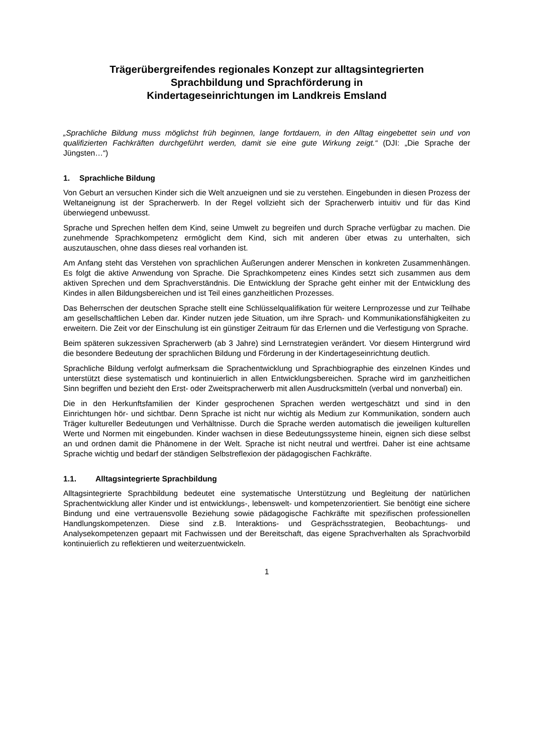Trägerübergreifendes regionales Konzept zur alltagsintegrierten
Sprachbildung und Sprachförderung in
Kindertageseinrichtungen im Landkreis Emsland
„Sprachliche Bildung muss möglichst früh beginnen, lange fortdauern, in den Alltag eingebettet sein und von qualifizierten Fachkräften durchgeführt werden, damit sie eine gute Wirkung zeigt.“ (DJI: „Die Sprache der Jüngsten…“)
1. Sprachliche Bildung
Von Geburt an versuchen Kinder sich die Welt anzueignen und sie zu verstehen. Eingebunden in diesen Prozess der Weltaneignung ist der Spracherwerb. In der Regel vollzieht sich der Spracherwerb intuitiv und für das Kind überwiegend unbewusst.
Sprache und Sprechen helfen dem Kind, seine Umwelt zu begreifen und durch Sprache verfügbar zu machen. Die zunehmende Sprachkompetenz ermöglicht dem Kind, sich mit anderen über etwas zu unterhalten, sich auszutauschen, ohne dass dieses real vorhanden ist.
Am Anfang steht das Verstehen von sprachlichen Äußerungen anderer Menschen in konkreten Zusammenhängen. Es folgt die aktive Anwendung von Sprache. Die Sprachkompetenz eines Kindes setzt sich zusammen aus dem aktiven Sprechen und dem Sprachverständnis. Die Entwicklung der Sprache geht einher mit der Entwicklung des Kindes in allen Bildungsbereichen und ist Teil eines ganzheitlichen Prozesses.
Das Beherrschen der deutschen Sprache stellt eine Schlüsselqualifikation für weitere Lernprozesse und zur Teilhabe am gesellschaftlichen Leben dar. Kinder nutzen jede Situation, um ihre Sprach- und Kommunikationsfähigkeiten zu erweitern. Die Zeit vor der Einschulung ist ein günstiger Zeitraum für das Erlernen und die Verfestigung von Sprache.
Beim späteren sukzessiven Spracherwerb (ab 3 Jahre) sind Lernstrategien verändert. Vor diesem Hintergrund wird die besondere Bedeutung der sprachlichen Bildung und Förderung in der Kindertageseinrichtung deutlich.
Sprachliche Bildung verfolgt aufmerksam die Sprachentwicklung und Sprachbiographie des einzelnen Kindes und unterstützt diese systematisch und kontinuierlich in allen Entwicklungsbereichen. Sprache wird im ganzheitlichen Sinn begriffen und bezieht den Erst- oder Zweitspracherwerb mit allen Ausdrucksmitteln (verbal und nonverbal) ein.
Die in den Herkunftsfamilien der Kinder gesprochenen Sprachen werden wertgeschätzt und sind in den Einrichtungen hör- und sichtbar. Denn Sprache ist nicht nur wichtig als Medium zur Kommunikation, sondern auch Träger kultureller Bedeutungen und Verhältnisse. Durch die Sprache werden automatisch die jeweiligen kulturellen Werte und Normen mit eingebunden. Kinder wachsen in diese Bedeutungssysteme hinein, eignen sich diese selbst an und ordnen damit die Phänomene in der Welt. Sprache ist nicht neutral und wertfrei. Daher ist eine achtsame Sprache wichtig und bedarf der ständigen Selbstreflexion der pädagogischen Fachkräfte.
1.1. Alltagsintegrierte Sprachbildung
Alltagsintegrierte Sprachbildung bedeutet eine systematische Unterstützung und Begleitung der natürlichen Sprachentwicklung aller Kinder und ist entwicklungs-, lebenswelt- und kompetenzorientiert. Sie benötigt eine sichere Bindung und eine vertrauensvolle Beziehung sowie pädagogische Fachkräfte mit spezifischen professionellen Handlungskompetenzen. Diese sind z.B. Interaktions- und Gesprächsstrategien, Beobachtungs- und Analysekompetenzen gepaart mit Fachwissen und der Bereitschaft, das eigene Sprachverhalten als Sprachvorbild kontinuierlich zu reflektieren und weiterzuentwickeln.
1